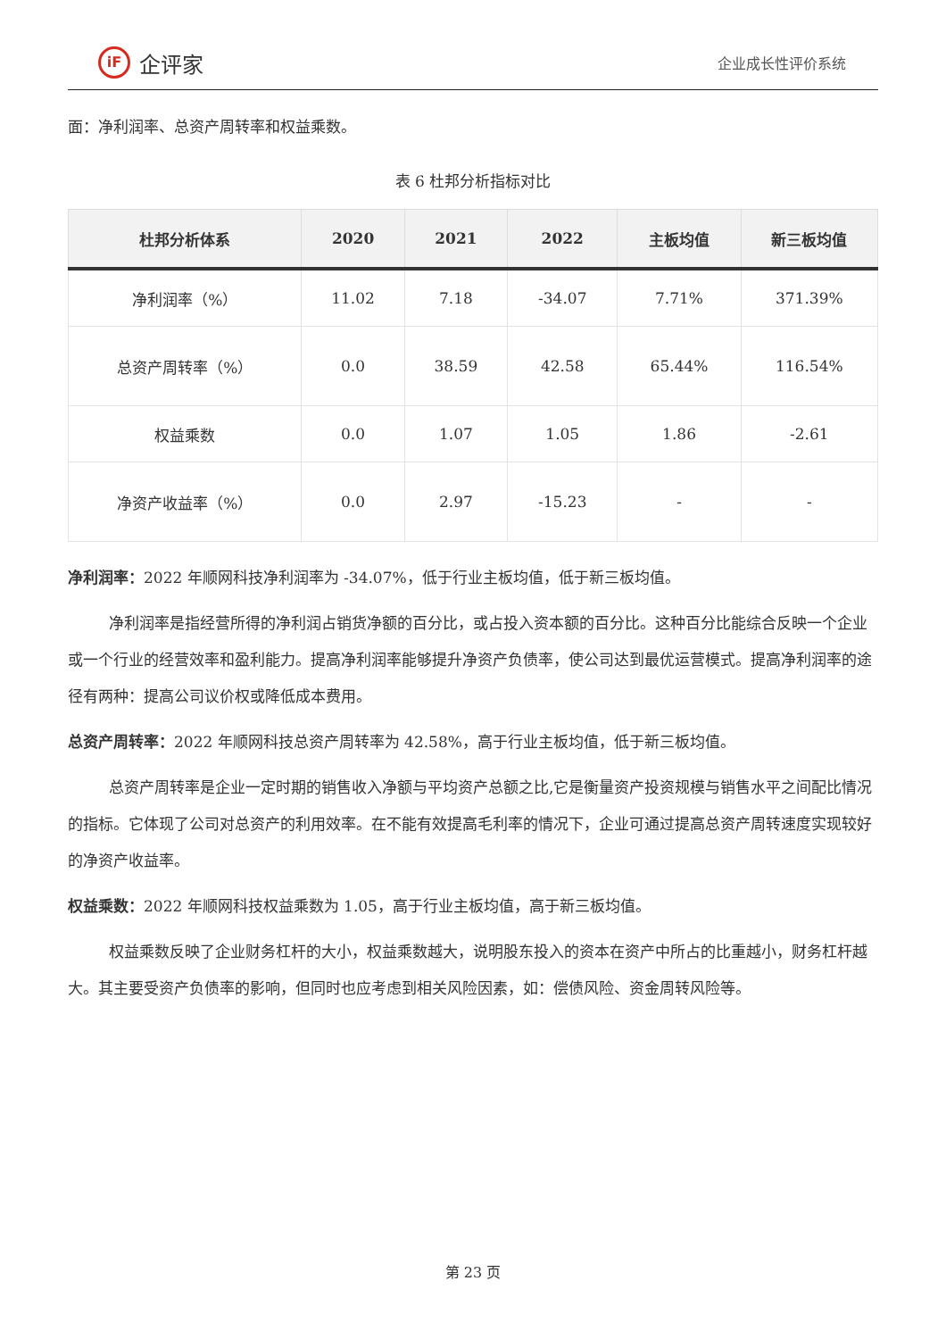iF
企评家
企业成长性评价系统
面：净利润率、总资产周转率和权益乘数。
表 6 杜邦分析指标对比
| 杜邦分析体系 | 2020 | 2021 | 2022 | 主板均值 | 新三板均值 |
| --- | --- | --- | --- | --- | --- |
| 净利润率（%） | 11.02 | 7.18 | -34.07 | 7.71% | 371.39% |
| 总资产周转率（%） | 0.0 | 38.59 | 42.58 | 65.44% | 116.54% |
| 权益乘数 | 0.0 | 1.07 | 1.05 | 1.86 | -2.61 |
| 净资产收益率（%） | 0.0 | 2.97 | -15.23 | - | - |
净利润率：2022 年顺网科技净利润率为 -34.07%，低于行业主板均值，低于新三板均值。
净利润率是指经营所得的净利润占销货净额的百分比，或占投入资本额的百分比。这种百分比能综合反映一个企业或一个行业的经营效率和盈利能力。提高净利润率能够提升净资产负债率，使公司达到最优运营模式。提高净利润率的途径有两种：提高公司议价权或降低成本费用。
总资产周转率：2022 年顺网科技总资产周转率为 42.58%，高于行业主板均值，低于新三板均值。
总资产周转率是企业一定时期的销售收入净额与平均资产总额之比,它是衡量资产投资规模与销售水平之间配比情况的指标。它体现了公司对总资产的利用效率。在不能有效提高毛利率的情况下，企业可通过提高总资产周转速度实现较好的净资产收益率。
权益乘数：2022 年顺网科技权益乘数为 1.05，高于行业主板均值，高于新三板均值。
权益乘数反映了企业财务杠杆的大小，权益乘数越大，说明股东投入的资本在资产中所占的比重越小，财务杠杆越大。其主要受资产负债率的影响，但同时也应考虑到相关风险因素，如：偿债风险、资金周转风险等。
第 23 页